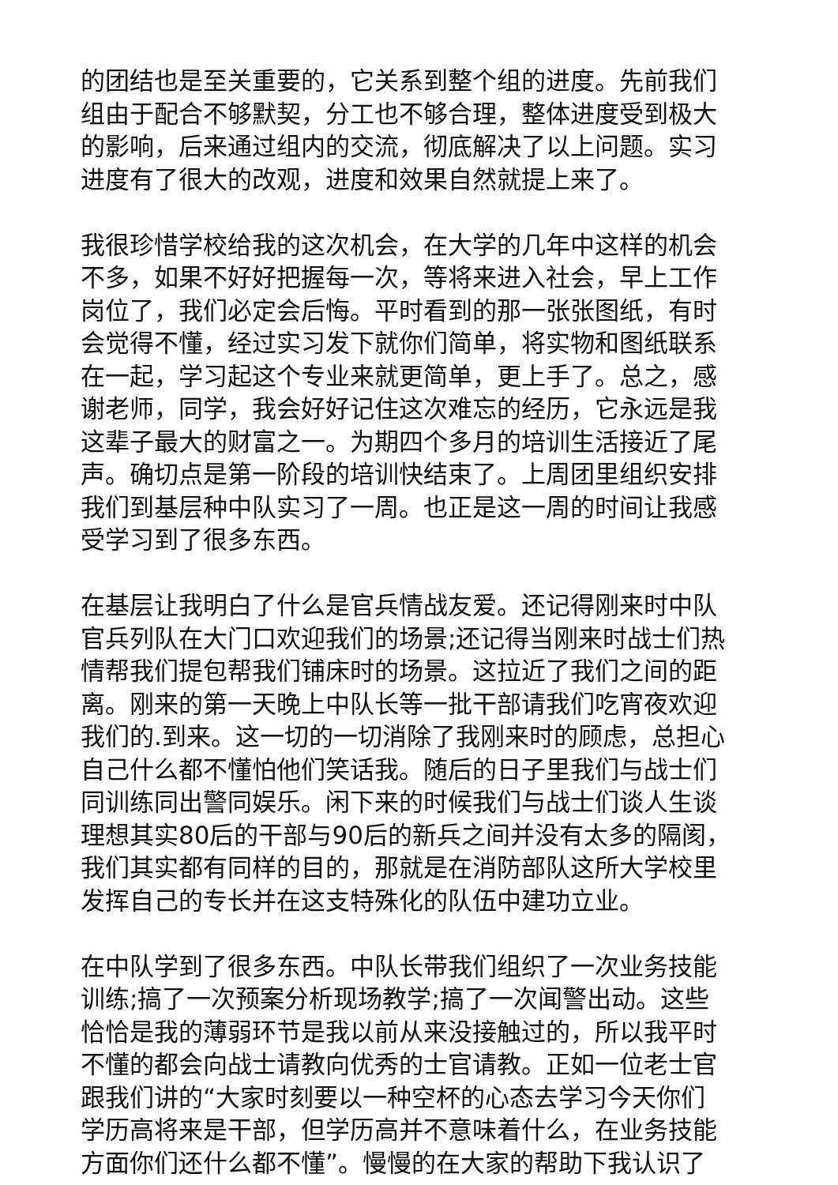的团结也是至关重要的，它关系到整个组的进度。先前我们
组由于配合不够默契，分工也不够合理，整体进度受到极大
的影响，后来通过组内的交流，彻底解决了以上问题。实习
进度有了很大的改观，进度和效果自然就提上来了。
我很珍惜学校给我的这次机会，在大学的几年中这样的机会
不多，如果不好好把握每一次，等将来进入社会，早上工作
岗位了，我们必定会后悔。平时看到的那一张张图纸，有时
会觉得不懂，经过实习发下就你们简单，将实物和图纸联系
在一起，学习起这个专业来就更简单，更上手了。总之，感
谢老师，同学，我会好好记住这次难忘的经历，它永远是我
这辈子最大的财富之一。为期四个多月的培训生活接近了尾
声。确切点是第一阶段的培训快结束了。上周团里组织安排
我们到基层种中队实习了一周。也正是这一周的时间让我感
受学习到了很多东西。
在基层让我明白了什么是官兵情战友爱。还记得刚来时中队
官兵列队在大门口欢迎我们的场景;还记得当刚来时战士们热
情帮我们提包帮我们铺床时的场景。这拉近了我们之间的距
离。刚来的第一天晚上中队长等一批干部请我们吃宵夜欢迎
我们的.到来。这一切的一切消除了我刚来时的顾虑，总担心
自己什么都不懂怕他们笑话我。随后的日子里我们与战士们
同训练同出警同娱乐。闲下来的时候我们与战士们谈人生谈
理想其实80后的干部与90后的新兵之间并没有太多的隔阂，
我们其实都有同样的目的，那就是在消防部队这所大学校里
发挥自己的专长并在这支特殊化的队伍中建功立业。
在中队学到了很多东西。中队长带我们组织了一次业务技能
训练;搞了一次预案分析现场教学;搞了一次闻警出动。这些
恰恰是我的薄弱环节是我以前从来没接触过的，所以我平时
不懂的都会向战士请教向优秀的士官请教。正如一位老士官
跟我们讲的“大家时刻要以一种空杯的心态去学习今天你们
学历高将来是干部，但学历高并不意味着什么，在业务技能
方面你们还什么都不懂”。慢慢的在大家的帮助下我认识了